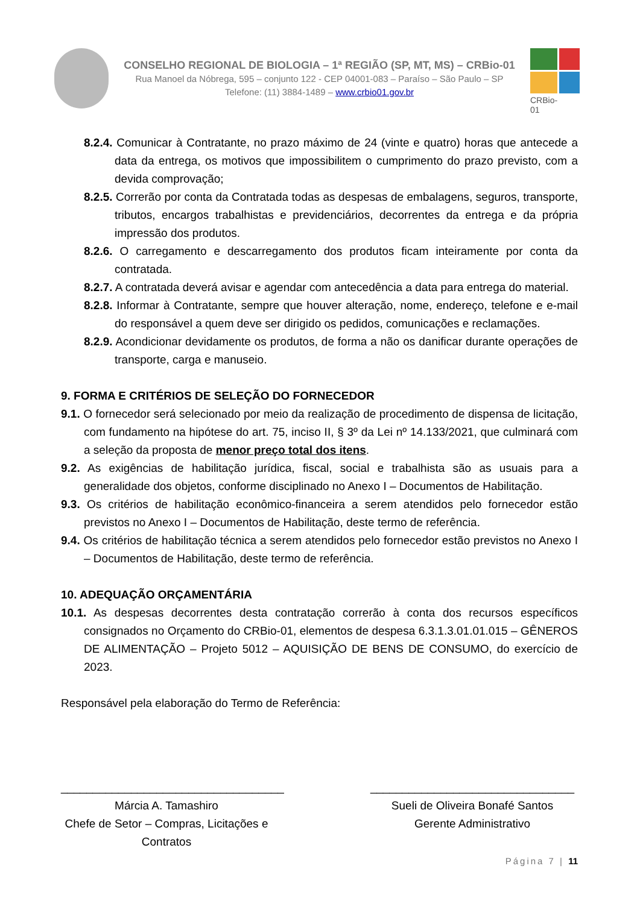CONSELHO REGIONAL DE BIOLOGIA – 1ª REGIÃO (SP, MT, MS) – CRBio-01
Rua Manoel da Nóbrega, 595 – conjunto 122 - CEP 04001-083 – Paraíso – São Paulo – SP
Telefone: (11) 3884-1489 – www.crbio01.gov.br
CRBio-01
8.2.4. Comunicar à Contratante, no prazo máximo de 24 (vinte e quatro) horas que antecede a data da entrega, os motivos que impossibilitem o cumprimento do prazo previsto, com a devida comprovação;
8.2.5. Correrão por conta da Contratada todas as despesas de embalagens, seguros, transporte, tributos, encargos trabalhistas e previdenciários, decorrentes da entrega e da própria impressão dos produtos.
8.2.6. O carregamento e descarregamento dos produtos ficam inteiramente por conta da contratada.
8.2.7. A contratada deverá avisar e agendar com antecedência a data para entrega do material.
8.2.8. Informar à Contratante, sempre que houver alteração, nome, endereço, telefone e e-mail do responsável a quem deve ser dirigido os pedidos, comunicações e reclamações.
8.2.9. Acondicionar devidamente os produtos, de forma a não os danificar durante operações de transporte, carga e manuseio.
9. FORMA E CRITÉRIOS DE SELEÇÃO DO FORNECEDOR
9.1. O fornecedor será selecionado por meio da realização de procedimento de dispensa de licitação, com fundamento na hipótese do art. 75, inciso II, § 3º da Lei nº 14.133/2021, que culminará com a seleção da proposta de menor preço total dos itens.
9.2. As exigências de habilitação jurídica, fiscal, social e trabalhista são as usuais para a generalidade dos objetos, conforme disciplinado no Anexo I – Documentos de Habilitação.
9.3. Os critérios de habilitação econômico-financeira a serem atendidos pelo fornecedor estão previstos no Anexo I – Documentos de Habilitação, deste termo de referência.
9.4. Os critérios de habilitação técnica a serem atendidos pelo fornecedor estão previstos no Anexo I – Documentos de Habilitação, deste termo de referência.
10. ADEQUAÇÃO ORÇAMENTÁRIA
10.1. As despesas decorrentes desta contratação correrão à conta dos recursos específicos consignados no Orçamento do CRBio-01, elementos de despesa 6.3.1.3.01.01.015 – GÊNEROS DE ALIMENTAÇÃO – Projeto 5012 – AQUISIÇÃO DE BENS DE CONSUMO, do exercício de 2023.
Responsável pela elaboração do Termo de Referência:
___________________________________
Márcia A. Tamashiro
Chefe de Setor – Compras, Licitações e Contratos
________________________________
Sueli de Oliveira Bonafé Santos
Gerente Administrativo
Página 7 | 11